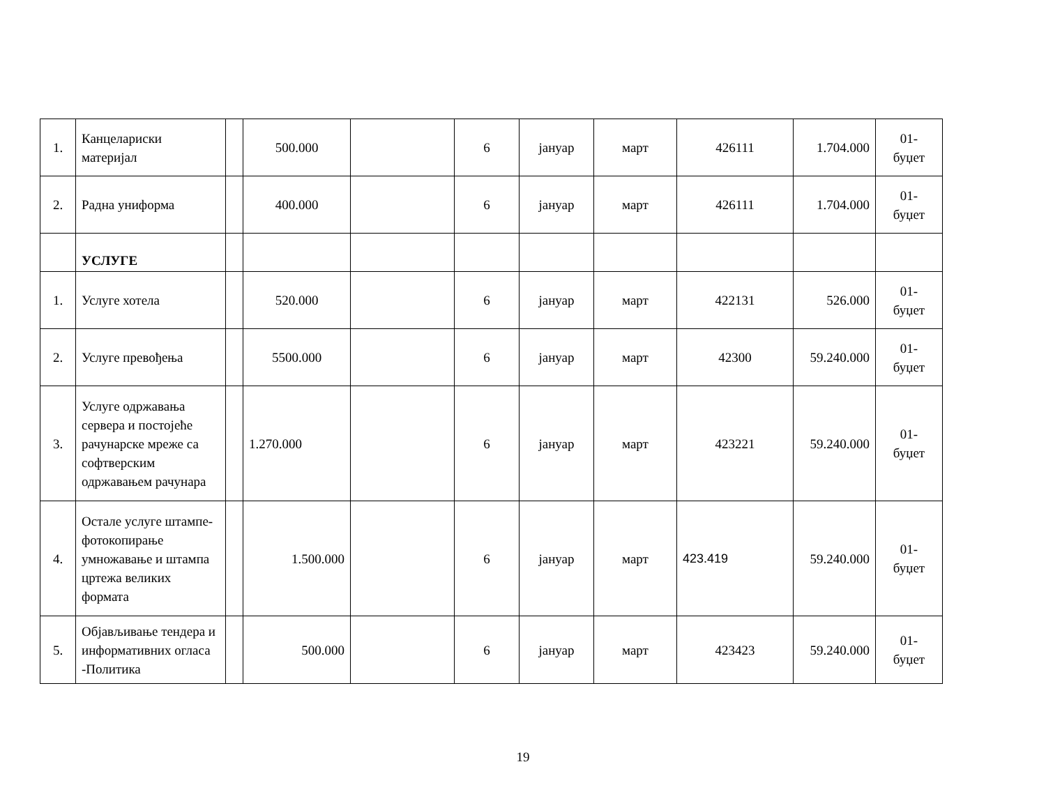| 1. | Канцелариски материјал | | 500.000 | | 6 | јануар | март | 426111 | 1.704.000 | 01- буџет |
| 2. | Радна униформа | | 400.000 | | 6 | јануар | март | 426111 | 1.704.000 | 01- буџет |
| | УСЛУГЕ | | | | | | | | | |
| 1. | Услуге хотела | | 520.000 | | 6 | јануар | март | 422131 | 526.000 | 01- буџет |
| 2. | Услуге превођења | | 5500.000 | | 6 | јануар | март | 42300 | 59.240.000 | 01- буџет |
| 3. | Услуге одржавања сервера и постојеће рачунарске мреже са софтверским одржавањем рачунара | | 1.270.000 | | 6 | јануар | март | 423221 | 59.240.000 | 01- буџет |
| 4. | Остале услуге штампе-фотокопирање умножавање и штампа цртежа великих формата | | 1.500.000 | | 6 | јануар | март | 423.419 | 59.240.000 | 01- буџет |
| 5. | Објављивање тендера и информативних огласа -Политика | | 500.000 | | 6 | јануар | март | 423423 | 59.240.000 | 01- буџет |
19